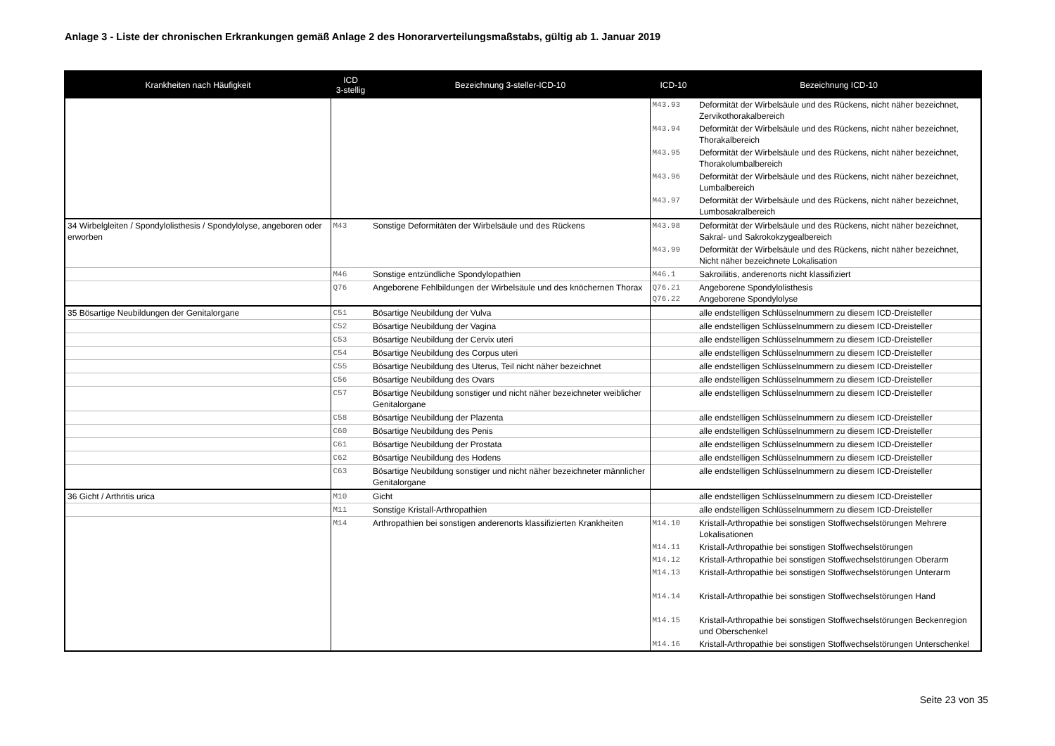Anlage 3 - Liste der chronischen Erkrankungen gemäß Anlage 2 des Honorarverteilungsmaßstabs, gültig ab 1. Januar 2019
| Krankheiten nach Häufigkeit | ICD 3-stellig | Bezeichnung 3-steller-ICD-10 | ICD-10 | Bezeichnung ICD-10 |
| --- | --- | --- | --- | --- |
| | | | M43.93 | Deformität der Wirbelsäule und des Rückens, nicht näher bezeichnet, Zervikothorakalbereich |
| | | | M43.94 | Deformität der Wirbelsäule und des Rückens, nicht näher bezeichnet, Thorakalbereich |
| | | | M43.95 | Deformität der Wirbelsäule und des Rückens, nicht näher bezeichnet, Thorakolumbalbereich |
| | | | M43.96 | Deformität der Wirbelsäule und des Rückens, nicht näher bezeichnet, Lumbalbereich |
| | | | M43.97 | Deformität der Wirbelsäule und des Rückens, nicht näher bezeichnet, Lumbosakralbereich |
| 34 Wirbelgleiten / Spondylolisthesis / Spondylolyse, angeboren oder erworben | M43 | Sonstige Deformitäten der Wirbelsäule und des Rückens | M43.98 | Deformität der Wirbelsäule und des Rückens, nicht näher bezeichnet, Sakral- und Sakrokokzygealbereich |
| | | | M43.99 | Deformität der Wirbelsäule und des Rückens, nicht näher bezeichnet, Nicht näher bezeichnete Lokalisation |
| | M46 | Sonstige entzündliche Spondylopathien | M46.1 | Sakroiliitis, anderenorts nicht klassifiziert |
| | Q76 | Angeborene Fehlbildungen der Wirbelsäule und des knöchernen Thorax | Q76.21 Q76.22 | Angeborene Spondylolisthesis Angeborene Spondylolyse |
| 35 Bösartige Neubildungen der Genitalorgane | C51 | Bösartige Neubildung der Vulva | | alle endstelligen Schlüsselnummern zu diesem ICD-Dreisteller |
| | C52 | Bösartige Neubildung der Vagina | | alle endstelligen Schlüsselnummern zu diesem ICD-Dreisteller |
| | C53 | Bösartige Neubildung der Cervix uteri | | alle endstelligen Schlüsselnummern zu diesem ICD-Dreisteller |
| | C54 | Bösartige Neubildung des Corpus uteri | | alle endstelligen Schlüsselnummern zu diesem ICD-Dreisteller |
| | C55 | Bösartige Neubildung des Uterus, Teil nicht näher bezeichnet | | alle endstelligen Schlüsselnummern zu diesem ICD-Dreisteller |
| | C56 | Bösartige Neubildung des Ovars | | alle endstelligen Schlüsselnummern zu diesem ICD-Dreisteller |
| | C57 | Bösartige Neubildung sonstiger und nicht näher bezeichneter weiblicher Genitalorgane | | alle endstelligen Schlüsselnummern zu diesem ICD-Dreisteller |
| | C58 | Bösartige Neubildung der Plazenta | | alle endstelligen Schlüsselnummern zu diesem ICD-Dreisteller |
| | C60 | Bösartige Neubildung des Penis | | alle endstelligen Schlüsselnummern zu diesem ICD-Dreisteller |
| | C61 | Bösartige Neubildung der Prostata | | alle endstelligen Schlüsselnummern zu diesem ICD-Dreisteller |
| | C62 | Bösartige Neubildung des Hodens | | alle endstelligen Schlüsselnummern zu diesem ICD-Dreisteller |
| | C63 | Bösartige Neubildung sonstiger und nicht näher bezeichneter männlicher Genitalorgane | | alle endstelligen Schlüsselnummern zu diesem ICD-Dreisteller |
| 36 Gicht / Arthritis urica | M10 | Gicht | | alle endstelligen Schlüsselnummern zu diesem ICD-Dreisteller |
| | M11 | Sonstige Kristall-Arthropathien | | alle endstelligen Schlüsselnummern zu diesem ICD-Dreisteller |
| | M14 | Arthropathien bei sonstigen anderenorts klassifizierten Krankheiten | M14.10 | Kristall-Arthropathie bei sonstigen Stoffwechselstörungen Mehrere Lokalisationen |
| | | | M14.11 | Kristall-Arthropathie bei sonstigen Stoffwechselstörungen |
| | | | M14.12 | Kristall-Arthropathie bei sonstigen Stoffwechselstörungen Oberarm |
| | | | M14.13 | Kristall-Arthropathie bei sonstigen Stoffwechselstörungen Unterarm |
| | | | M14.14 | Kristall-Arthropathie bei sonstigen Stoffwechselstörungen Hand |
| | | | M14.15 | Kristall-Arthropathie bei sonstigen Stoffwechselstörungen Beckenregion und Oberschenkel |
| | | | M14.16 | Kristall-Arthropathie bei sonstigen Stoffwechselstörungen Unterschenkel |
Seite 23 von 35